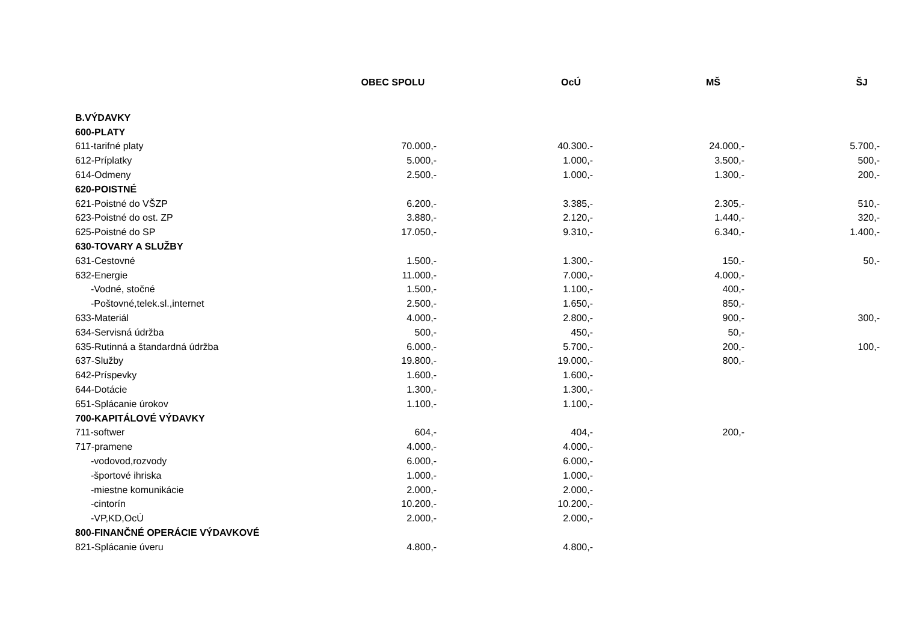| | OBEC SPOLU | OcÚ | MŠ | ŠJ |
| --- | --- | --- | --- | --- |
| B.VÝDAVKY | | | | |
| 600-PLATY | | | | |
| 611-tarifné platy | 70.000,- | 40.300.- | 24.000,- | 5.700,- |
| 612-Príplatky | 5.000,- | 1.000,- | 3.500,- | 500,- |
| 614-Odmeny | 2.500,- | 1.000,- | 1.300,- | 200,- |
| 620-POISTNÉ | | | | |
| 621-Poistné do VŠZP | 6.200,- | 3.385,- | 2.305,- | 510,- |
| 623-Poistné do ost. ZP | 3.880,- | 2.120,- | 1.440,- | 320,- |
| 625-Poistné do SP | 17.050,- | 9.310,- | 6.340,- | 1.400,- |
| 630-TOVARY A SLUŽBY | | | | |
| 631-Cestovné | 1.500,- | 1.300,- | 150,- | 50,- |
| 632-Energie | 11.000,- | 7.000,- | 4.000,- | |
| -Vodné, stočné | 1.500,- | 1.100,- | 400,- | |
| -Poštovné,telek.sl.,internet | 2.500,- | 1.650,- | 850,- | |
| 633-Materiál | 4.000,- | 2.800,- | 900,- | 300,- |
| 634-Servisná údržba | 500,- | 450,- | 50,- | |
| 635-Rutinná a štandardná údržba | 6.000,- | 5.700,- | 200,- | 100,- |
| 637-Služby | 19.800,- | 19.000,- | 800,- | |
| 642-Príspevky | 1.600,- | 1.600,- | | |
| 644-Dotácie | 1.300,- | 1.300,- | | |
| 651-Splácanie úrokov | 1.100,- | 1.100,- | | |
| 700-KAPITÁLOVÉ VÝDAVKY | | | | |
| 711-softwer | 604,- | 404,- | 200,- | |
| 717-pramene | 4.000,- | 4.000,- | | |
| -vodovod,rozvody | 6.000,- | 6.000,- | | |
| -športové ihriska | 1.000,- | 1.000,- | | |
| -miestne komunikácie | 2.000,- | 2.000,- | | |
| -cintorín | 10.200,- | 10.200,- | | |
| -VP,KD,OcÚ | 2.000,- | 2.000,- | | |
| 800-FINANČNÉ OPERÁCIE VÝDAVKOVÉ | | | | |
| 821-Splácanie úveru | 4.800,- | 4.800,- | | |